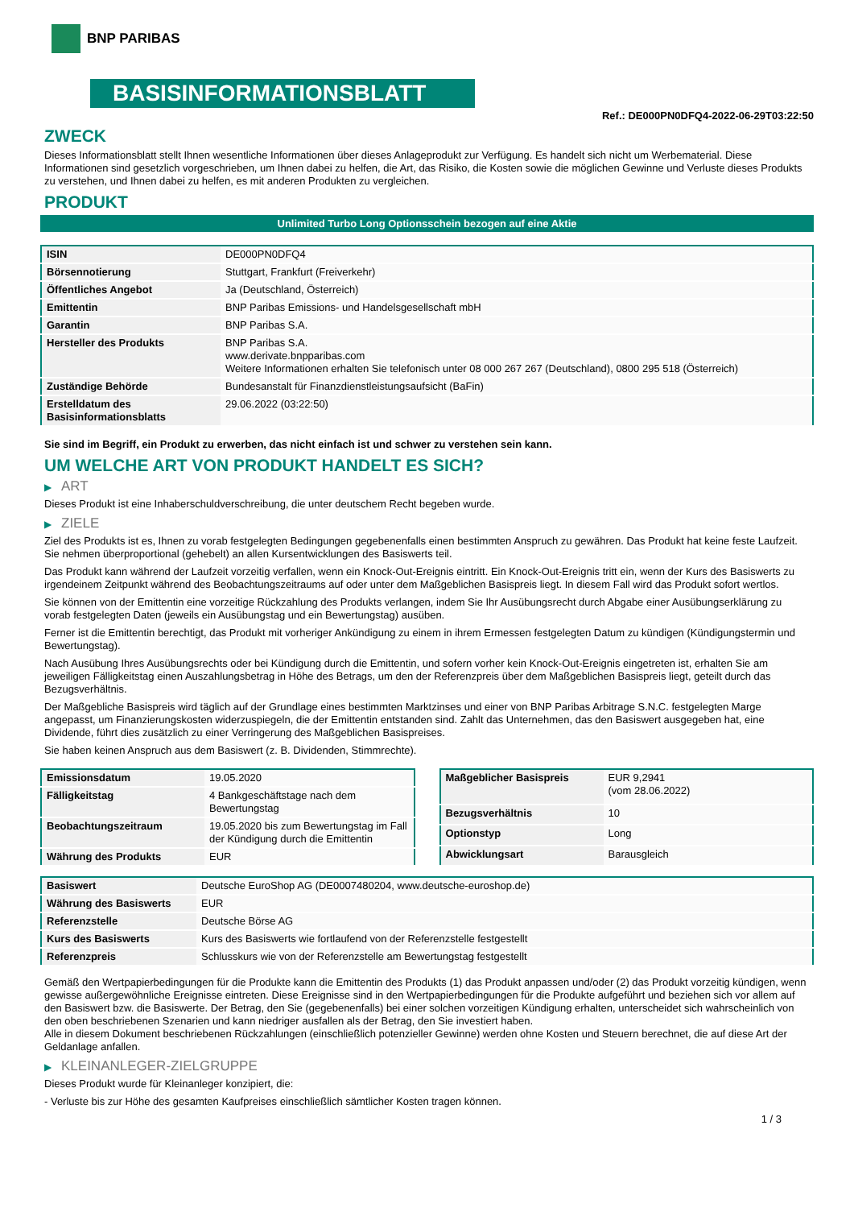BNP PARIBAS
BASISINFORMATIONSBLATT
Ref.: DE000PN0DFQ4-2022-06-29T03:22:50
ZWECK
Dieses Informationsblatt stellt Ihnen wesentliche Informationen über dieses Anlageprodukt zur Verfügung. Es handelt sich nicht um Werbematerial. Diese Informationen sind gesetzlich vorgeschrieben, um Ihnen dabei zu helfen, die Art, das Risiko, die Kosten sowie die möglichen Gewinne und Verluste dieses Produkts zu verstehen, und Ihnen dabei zu helfen, es mit anderen Produkten zu vergleichen.
PRODUKT
Unlimited Turbo Long Optionsschein bezogen auf eine Aktie
| ISIN | DE000PN0DFQ4 |
| Börsennotierung | Stuttgart, Frankfurt (Freiverkehr) |
| Öffentliches Angebot | Ja (Deutschland, Österreich) |
| Emittentin | BNP Paribas Emissions- und Handelsgesellschaft mbH |
| Garantin | BNP Paribas S.A. |
| Hersteller des Produkts | BNP Paribas S.A. www.derivate.bnpparibas.com Weitere Informationen erhalten Sie telefonisch unter 08 000 267 267 (Deutschland), 0800 295 518 (Österreich) |
| Zuständige Behörde | Bundesanstalt für Finanzdienstleistungsaufsicht (BaFin) |
| Erstelldatum des Basisinformationsblatts | 29.06.2022 (03:22:50) |
Sie sind im Begriff, ein Produkt zu erwerben, das nicht einfach ist und schwer zu verstehen sein kann.
UM WELCHE ART VON PRODUKT HANDELT ES SICH?
▶ ART
Dieses Produkt ist eine Inhaberschuldverschreibung, die unter deutschem Recht begeben wurde.
▶ ZIELE
Ziel des Produkts ist es, Ihnen zu vorab festgelegten Bedingungen gegebenenfalls einen bestimmten Anspruch zu gewähren. Das Produkt hat keine feste Laufzeit. Sie nehmen überproportional (gehebelt) an allen Kursentwicklungen des Basiswerts teil.
Das Produkt kann während der Laufzeit vorzeitig verfallen, wenn ein Knock-Out-Ereignis eintritt. Ein Knock-Out-Ereignis tritt ein, wenn der Kurs des Basiswerts zu irgendeinem Zeitpunkt während des Beobachtungszeitraums auf oder unter dem Maßgeblichen Basispreis liegt. In diesem Fall wird das Produkt sofort wertlos.
Sie können von der Emittentin eine vorzeitige Rückzahlung des Produkts verlangen, indem Sie Ihr Ausübungsrecht durch Abgabe einer Ausübungserklärung zu vorab festgelegten Daten (jeweils ein Ausübungstag und ein Bewertungstag) ausüben.
Ferner ist die Emittentin berechtigt, das Produkt mit vorheriger Ankündigung zu einem in ihrem Ermessen festgelegten Datum zu kündigen (Kündigungstermin und Bewertungstag).
Nach Ausübung Ihres Ausübungsrechts oder bei Kündigung durch die Emittentin, und sofern vorher kein Knock-Out-Ereignis eingetreten ist, erhalten Sie am jeweiligen Fälligkeitstag einen Auszahlungsbetrag in Höhe des Betrags, um den der Referenzpreis über dem Maßgeblichen Basispreis liegt, geteilt durch das Bezugsverhältnis.
Der Maßgebliche Basispreis wird täglich auf der Grundlage eines bestimmten Marktzinses und einer von BNP Paribas Arbitrage S.N.C. festgelegten Marge angepasst, um Finanzierungskosten widerzuspiegeln, die der Emittentin entstanden sind. Zahlt das Unternehmen, das den Basiswert ausgegeben hat, eine Dividende, führt dies zusätzlich zu einer Verringerung des Maßgeblichen Basispreises.
Sie haben keinen Anspruch aus dem Basiswert (z. B. Dividenden, Stimmrechte).
| Emissionsdatum | 19.05.2020 |
| Fälligkeitstag | 4 Bankgeschäftstage nach dem Bewertungstag |
| Beobachtungszeitraum | 19.05.2020 bis zum Bewertungstag im Fall der Kündigung durch die Emittentin |
| Währung des Produkts | EUR |
| Maßgeblicher Basispreis | EUR 9,2941 (vom 28.06.2022) |
| Bezugsverhältnis | 10 |
| Optionstyp | Long |
| Abwicklungsart | Barausgleich |
| Basiswert | Deutsche EuroShop AG (DE0007480204, www.deutsche-euroshop.de) |
| Währung des Basiswerts | EUR |
| Referenzstelle | Deutsche Börse AG |
| Kurs des Basiswerts | Kurs des Basiswerts wie fortlaufend von der Referenzstelle festgestellt |
| Referenzpreis | Schlusskurs wie von der Referenzstelle am Bewertungstag festgestellt |
Gemäß den Wertpapierbedingungen für die Produkte kann die Emittentin des Produkts (1) das Produkt anpassen und/oder (2) das Produkt vorzeitig kündigen, wenn gewisse außergewöhnliche Ereignisse eintreten. Diese Ereignisse sind in den Wertpapierbedingungen für die Produkte aufgeführt und beziehen sich vor allem auf den Basiswert bzw. die Basiswerte. Der Betrag, den Sie (gegebenenfalls) bei einer solchen vorzeitigen Kündigung erhalten, unterscheidet sich wahrscheinlich von den oben beschriebenen Szenarien und kann niedriger ausfallen als der Betrag, den Sie investiert haben.
Alle in diesem Dokument beschriebenen Rückzahlungen (einschließlich potenzieller Gewinne) werden ohne Kosten und Steuern berechnet, die auf diese Art der Geldanlage anfallen.
▶ KLEINANLEGER-ZIELGRUPPE
Dieses Produkt wurde für Kleinanleger konzipiert, die:
- Verluste bis zur Höhe des gesamten Kaufpreises einschließlich sämtlicher Kosten tragen können.
1 / 3